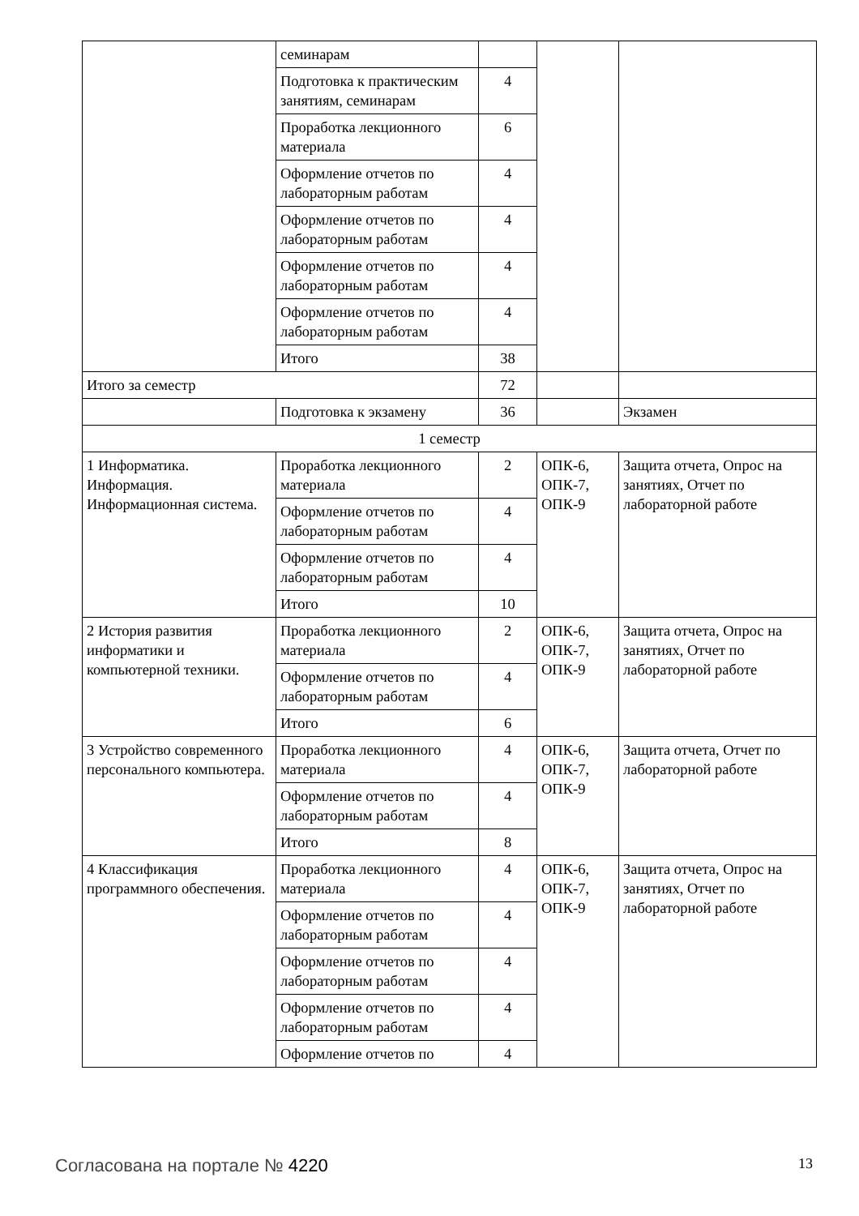| | семинарам | | | |
| | Подготовка к практическим занятиям, семинарам | 4 | | |
| | Проработка лекционного материала | 6 | | |
| | Оформление отчетов по лабораторным работам | 4 | | |
| | Оформление отчетов по лабораторным работам | 4 | | |
| | Оформление отчетов по лабораторным работам | 4 | | |
| | Оформление отчетов по лабораторным работам | 4 | | |
| | Итого | 38 | | |
| Итого за семестр | | 72 | | |
| | Подготовка к экзамену | 36 | | Экзамен |
| 1 семестр | | | | |
| 1 Информатика. Информация. Информационная система. | Проработка лекционного материала | 2 | ОПК-6, ОПК-7, ОПК-9 | Защита отчета, Опрос на занятиях, Отчет по лабораторной работе |
| | Оформление отчетов по лабораторным работам | 4 | | |
| | Оформление отчетов по лабораторным работам | 4 | | |
| | Итого | 10 | | |
| 2 История развития информатики и компьютерной техники. | Проработка лекционного материала | 2 | ОПК-6, ОПК-7, ОПК-9 | Защита отчета, Опрос на занятиях, Отчет по лабораторной работе |
| | Оформление отчетов по лабораторным работам | 4 | | |
| | Итого | 6 | | |
| 3 Устройство современного персонального компьютера. | Проработка лекционного материала | 4 | ОПК-6, ОПК-7, ОПК-9 | Защита отчета, Отчет по лабораторной работе |
| | Оформление отчетов по лабораторным работам | 4 | | |
| | Итого | 8 | | |
| 4 Классификация программного обеспечения. | Проработка лекционного материала | 4 | ОПК-6, ОПК-7, ОПК-9 | Защита отчета, Опрос на занятиях, Отчет по лабораторной работе |
| | Оформление отчетов по лабораторным работам | 4 | | |
| | Оформление отчетов по лабораторным работам | 4 | | |
| | Оформление отчетов по лабораторным работам | 4 | | |
| | Оформление отчетов по | 4 | | |
Согласована на портале № 4220 13